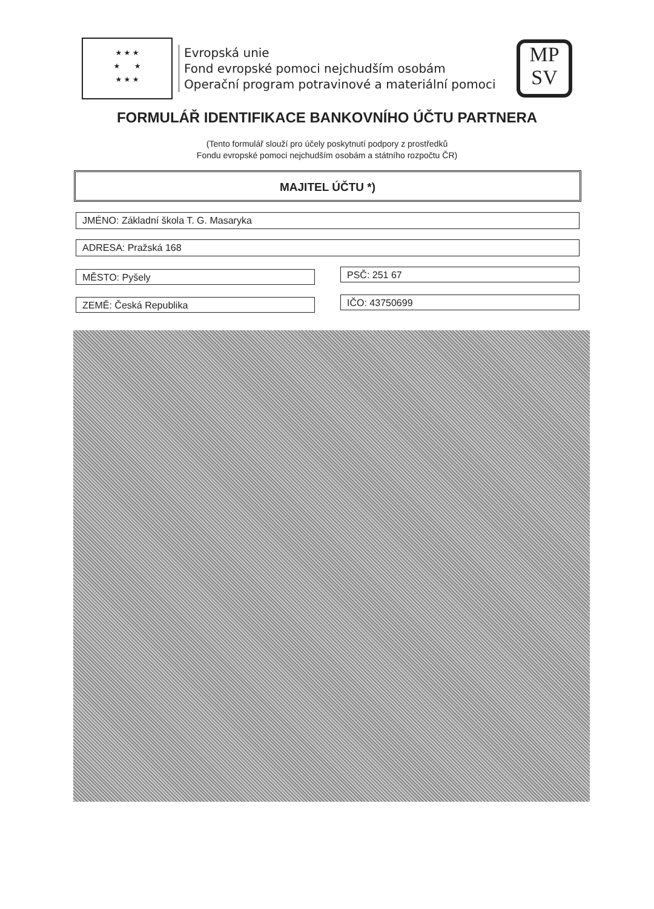★ ★ ★
★ ★
★ ★ ★
Evropská unie
Fond evropské pomoci nejchudším osobám
Operační program potravinové a materiální pomoci
MP
SV
FORMULÁŘ IDENTIFIKACE BANKOVNÍHO ÚČTU PARTNERA
(Tento formulář slouží pro účely poskytnutí podpory z prostředků
Fondu evropské pomoci nejchudším osobám a státního rozpočtu ČR)
MAJITEL ÚČTU *)
JMÉNO: Základní škola T. G. Masaryka
ADRESA: Pražská 168
MĚSTO: Pyšely PSČ: 251 67
ZEMĚ: Česká Republika IČO: 43750699